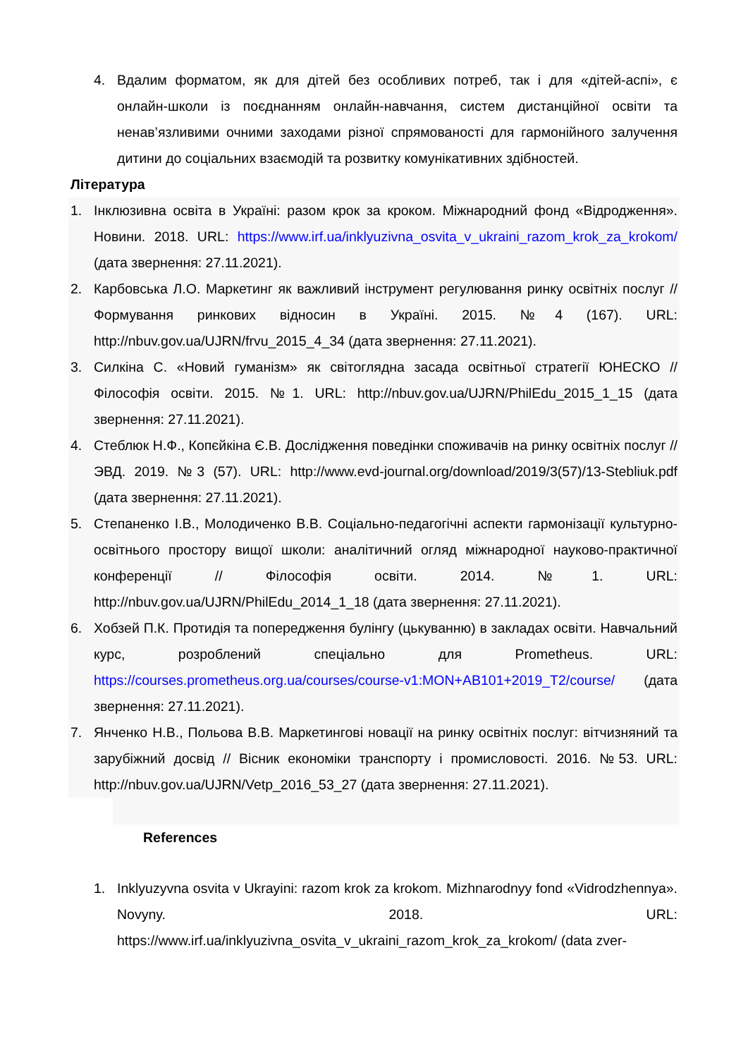4. Вдалим форматом, як для дітей без особливих потреб, так і для «дітей-аспі», є онлайн-школи із поєднанням онлайн-навчання, систем дистанційної освіти та ненав’язливими очними заходами різної спрямованості для гармонійного залучення дитини до соціальних взаємодій та розвитку комунікативних здібностей.
Література
1. Інклюзивна освіта в Україні: разом крок за кроком. Міжнародний фонд «Відродження». Новини. 2018. URL: https://www.irf.ua/inklyuzivna_osvita_v_ukraini_razom_krok_za_krokom/ (дата звернення: 27.11.2021).
2. Карбовська Л.О. Маркетинг як важливий інструмент регулювання ринку освітніх послуг // Формування ринкових відносин в Україні. 2015. №4 (167). URL: http://nbuv.gov.ua/UJRN/frvu_2015_4_34 (дата звернення: 27.11.2021).
3. Силкіна С. «Новий гуманізм» як світоглядна засада освітньої стратегії ЮНЕСКО // Філософія освіти. 2015. №1. URL: http://nbuv.gov.ua/UJRN/PhilEdu_2015_1_15 (дата звернення: 27.11.2021).
4. Стеблюк Н.Ф., Копєйкіна Є.В. Дослідження поведінки споживачів на ринку освітніх послуг // ЭВД. 2019. №3 (57). URL: http://www.evd-journal.org/download/2019/3(57)/13-Stebliuk.pdf (дата звернення: 27.11.2021).
5. Степаненко І.В., Молодиченко В.В. Соціально-педагогічні аспекти гармонізації культурно-освітнього простору вищої школи: аналітичний огляд міжнародної науково-практичної конференції // Філософія освіти. 2014. №1. URL: http://nbuv.gov.ua/UJRN/PhilEdu_2014_1_18 (дата звернення: 27.11.2021).
6. Хобзей П.К. Протидія та попередження булінгу (цькуванню) в закладах освіти. Навчальний курс, розроблений спеціально для Prometheus. URL: https://courses.prometheus.org.ua/courses/course-v1:MON+AB101+2019_T2/course/ (дата звернення: 27.11.2021).
7. Янченко Н.В., Польова В.В. Маркетингові новації на ринку освітніх послуг: вітчизняний та зарубіжний досвід // Вісник економіки транспорту і промисловості. 2016. №53. URL: http://nbuv.gov.ua/UJRN/Vetp_2016_53_27 (дата звернення: 27.11.2021).
References
1. Inklyuzyvna osvita v Ukrayini: razom krok za krokom. Mizhnarodnyy fond «Vidrodzhennya». Novyny. 2018. URL: https://www.irf.ua/inklyuzivna_osvita_v_ukraini_razom_krok_za_krokom/ (data zver-